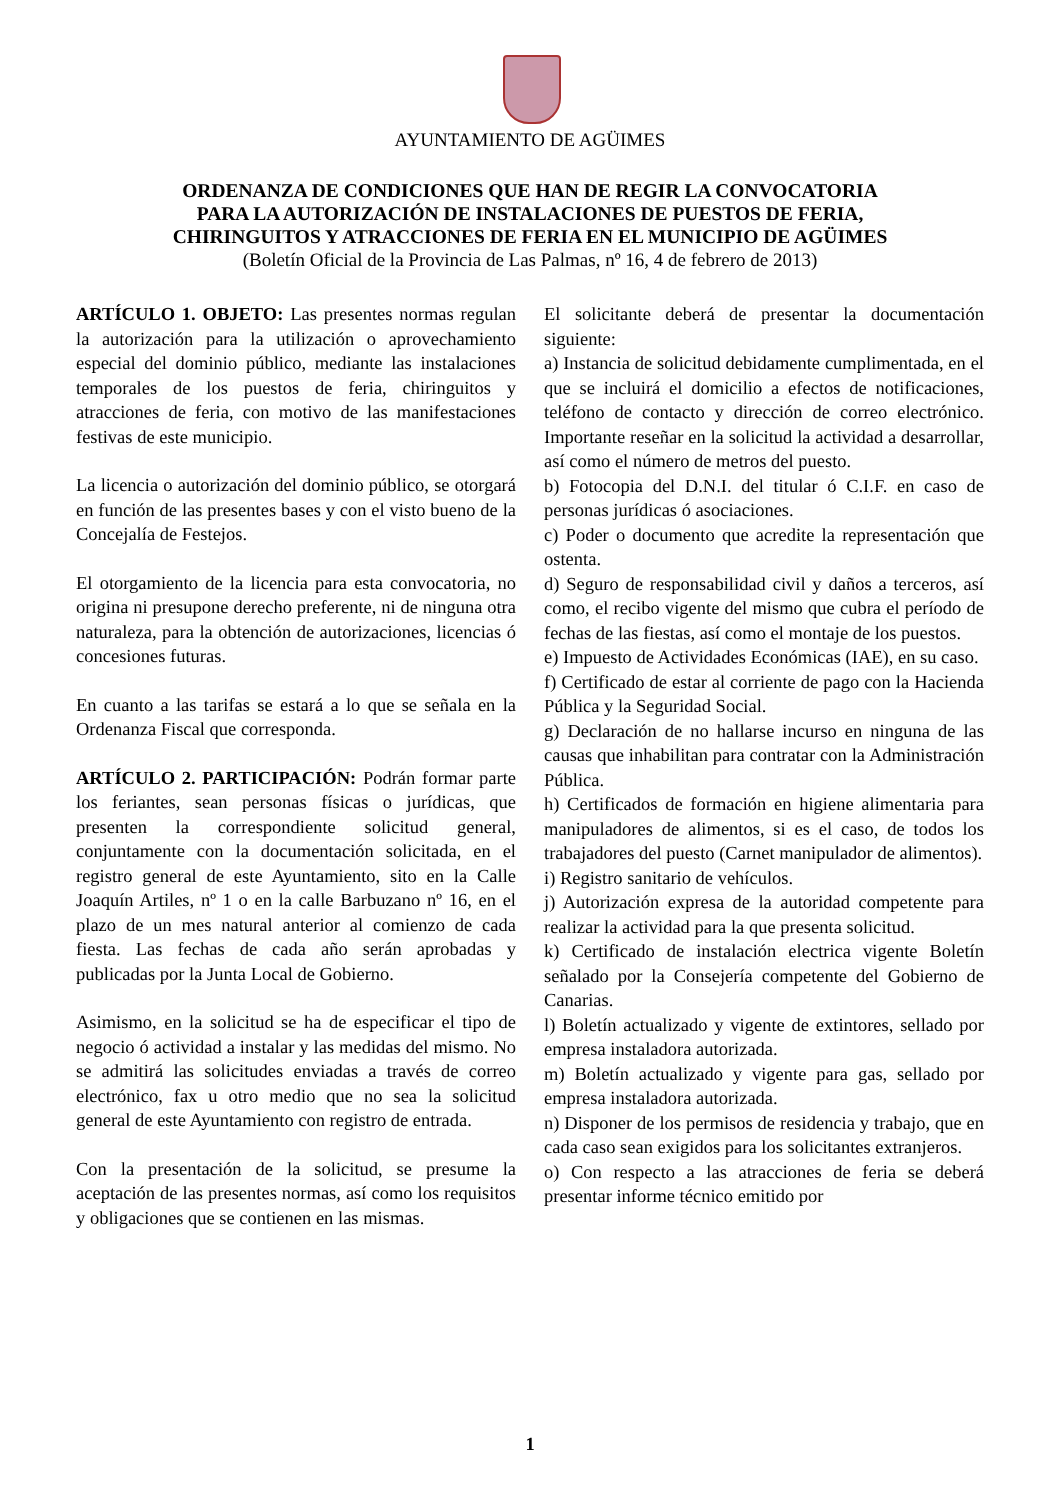AYUNTAMIENTO DE AGÜIMES
ORDENANZA DE CONDICIONES QUE HAN DE REGIR LA CONVOCATORIA
PARA LA AUTORIZACIÓN DE INSTALACIONES DE PUESTOS DE FERIA,
CHIRINGUITOS Y ATRACCIONES DE FERIA EN EL MUNICIPIO DE AGÜIMES
(Boletín Oficial de la Provincia de Las Palmas, nº 16, 4 de febrero de 2013)
ARTÍCULO 1. OBJETO: Las presentes normas regulan la autorización para la utilización o aprovechamiento especial del dominio público, mediante las instalaciones temporales de los puestos de feria, chiringuitos y atracciones de feria, con motivo de las manifestaciones festivas de este municipio.
La licencia o autorización del dominio público, se otorgará en función de las presentes bases y con el visto bueno de la Concejalía de Festejos.
El otorgamiento de la licencia para esta convocatoria, no origina ni presupone derecho preferente, ni de ninguna otra naturaleza, para la obtención de autorizaciones, licencias ó concesiones futuras.
En cuanto a las tarifas se estará a lo que se señala en la Ordenanza Fiscal que corresponda.
ARTÍCULO 2. PARTICIPACIÓN: Podrán formar parte los feriantes, sean personas físicas o jurídicas, que presenten la correspondiente solicitud general, conjuntamente con la documentación solicitada, en el registro general de este Ayuntamiento, sito en la Calle Joaquín Artiles, nº 1 o en la calle Barbuzano nº 16, en el plazo de un mes natural anterior al comienzo de cada fiesta. Las fechas de cada año serán aprobadas y publicadas por la Junta Local de Gobierno.
Asimismo, en la solicitud se ha de especificar el tipo de negocio ó actividad a instalar y las medidas del mismo. No se admitirá las solicitudes enviadas a través de correo electrónico, fax u otro medio que no sea la solicitud general de este Ayuntamiento con registro de entrada.
Con la presentación de la solicitud, se presume la aceptación de las presentes normas, así como los requisitos y obligaciones que se contienen en las mismas.
El solicitante deberá de presentar la documentación siguiente:
a) Instancia de solicitud debidamente cumplimentada, en el que se incluirá el domicilio a efectos de notificaciones, teléfono de contacto y dirección de correo electrónico. Importante reseñar en la solicitud la actividad a desarrollar, así como el número de metros del puesto.
b) Fotocopia del D.N.I. del titular ó C.I.F. en caso de personas jurídicas ó asociaciones.
c) Poder o documento que acredite la representación que ostenta.
d) Seguro de responsabilidad civil y daños a terceros, así como, el recibo vigente del mismo que cubra el período de fechas de las fiestas, así como el montaje de los puestos.
e) Impuesto de Actividades Económicas (IAE), en su caso.
f) Certificado de estar al corriente de pago con la Hacienda Pública y la Seguridad Social.
g) Declaración de no hallarse incurso en ninguna de las causas que inhabilitan para contratar con la Administración Pública.
h) Certificados de formación en higiene alimentaria para manipuladores de alimentos, si es el caso, de todos los trabajadores del puesto (Carnet manipulador de alimentos).
i) Registro sanitario de vehículos.
j) Autorización expresa de la autoridad competente para realizar la actividad para la que presenta solicitud.
k) Certificado de instalación electrica vigente Boletín señalado por la Consejería competente del Gobierno de Canarias.
l) Boletín actualizado y vigente de extintores, sellado por empresa instaladora autorizada.
m) Boletín actualizado y vigente para gas, sellado por empresa instaladora autorizada.
n) Disponer de los permisos de residencia y trabajo, que en cada caso sean exigidos para los solicitantes extranjeros.
o) Con respecto a las atracciones de feria se deberá presentar informe técnico emitido por
1